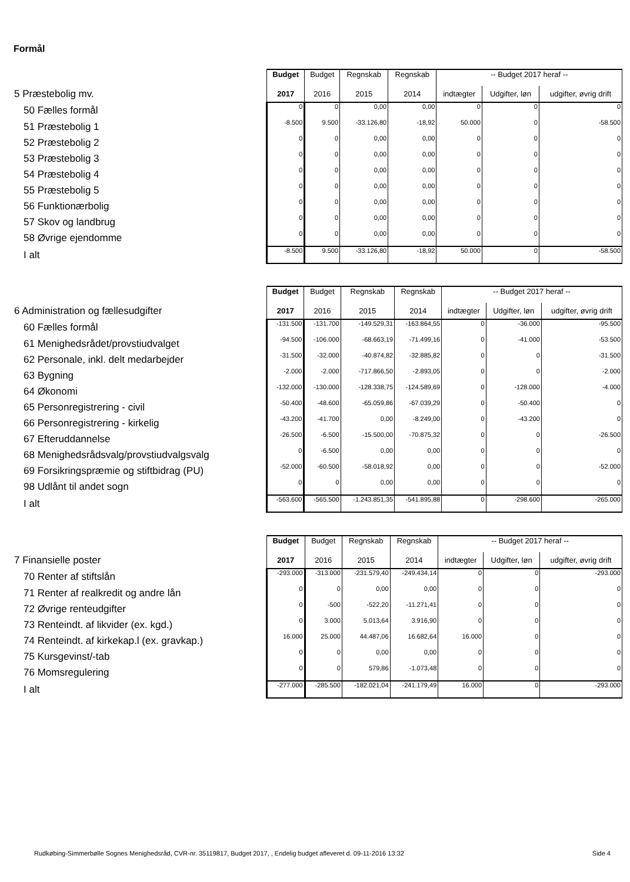Formål
| | Budget | Budget | Regnskab | Regnskab | -- Budget 2017 heraf -- | | |
| 5 Præstebolig mv. | 2017 | 2016 | 2015 | 2014 | indtægter | Udgifter, løn | udgifter, øvrig drift |
| 50 Fælles formål | 0 | 0 | 0,00 | 0,00 | 0 | 0 | 0 |
| 51 Præstebolig 1 | -8.500 | 9.500 | -33.126,80 | -18,92 | 50.000 | 0 | -58.500 |
| 52 Præstebolig 2 | 0 | 0 | 0,00 | 0,00 | 0 | 0 | 0 |
| 53 Præstebolig 3 | 0 | 0 | 0,00 | 0,00 | 0 | 0 | 0 |
| 54 Præstebolig 4 | 0 | 0 | 0,00 | 0,00 | 0 | 0 | 0 |
| 55 Præstebolig 5 | 0 | 0 | 0,00 | 0,00 | 0 | 0 | 0 |
| 56 Funktionærbolig | 0 | 0 | 0,00 | 0,00 | 0 | 0 | 0 |
| 57 Skov og landbrug | 0 | 0 | 0,00 | 0,00 | 0 | 0 | 0 |
| 58 Øvrige ejendomme | 0 | 0 | 0,00 | 0,00 | 0 | 0 | 0 |
| I alt | -8.500 | 9.500 | -33.126,80 | -18,92 | 50.000 | 0 | -58.500 |
| | Budget | Budget | Regnskab | Regnskab | -- Budget 2017 heraf -- | | |
| 6 Administration og fællesudgifter | 2017 | 2016 | 2015 | 2014 | indtægter | Udgifter, løn | udgifter, øvrig drift |
| 60 Fælles formål | -131.500 | -131.700 | -149.529,31 | -163.864,55 | 0 | -36.000 | -95.500 |
| 61 Menighedsrådet/provstiudvalget | -94.500 | -106.000 | -68.663,19 | -71.499,16 | 0 | -41.000 | -53.500 |
| 62 Personale, inkl. delt medarbejder | -31.500 | -32.000 | -40.874,82 | -32.885,82 | 0 | 0 | -31.500 |
| 63 Bygning | -2.000 | -2.000 | -717.866,50 | -2.893,05 | 0 | 0 | -2.000 |
| 64 Økonomi | -132.000 | -130.000 | -128.338,75 | -124.589,69 | 0 | -128.000 | -4.000 |
| 65 Personregistrering - civil | -50.400 | -48.600 | -65.059,86 | -67.039,29 | 0 | -50.400 | 0 |
| 66 Personregistrering - kirkelig | -43.200 | -41.700 | 0,00 | -8.249,00 | 0 | -43.200 | 0 |
| 67 Efteruddannelse | -26.500 | -6.500 | -15.500,00 | -70.875,32 | 0 | 0 | -26.500 |
| 68 Menighedsrådsvalg/provstiudvalgsvalg | 0 | -6.500 | 0,00 | 0,00 | 0 | 0 | 0 |
| 69 Forsikringspræmie og stiftbidrag (PU) | -52.000 | -60.500 | -58.018,92 | 0,00 | 0 | 0 | -52.000 |
| 98 Udlånt til andet sogn | 0 | 0 | 0,00 | 0,00 | 0 | 0 | 0 |
| I alt | -563.600 | -565.500 | -1.243.851,35 | -541.895,88 | 0 | -298.600 | -265.000 |
| | Budget | Budget | Regnskab | Regnskab | -- Budget 2017 heraf -- | | |
| 7 Finansielle poster | 2017 | 2016 | 2015 | 2014 | indtægter | Udgifter, løn | udgifter, øvrig drift |
| 70 Renter af stiftslån | -293.000 | -313.000 | -231.579,40 | -249.434,14 | 0 | 0 | -293.000 |
| 71 Renter af realkredit og andre lån | 0 | 0 | 0,00 | 0,00 | 0 | 0 | 0 |
| 72 Øvrige renteudgifter | 0 | -500 | -522,20 | -11.271,41 | 0 | 0 | 0 |
| 73 Renteindt. af likvider (ex. kgd.) | 0 | 3.000 | 5.013,64 | 3.916,90 | 0 | 0 | 0 |
| 74 Renteindt. af kirkekap.l (ex. gravkap.) | 16.000 | 25.000 | 44.487,06 | 16.682,64 | 16.000 | 0 | 0 |
| 75 Kursgevinst/-tab | 0 | 0 | 0,00 | 0,00 | 0 | 0 | 0 |
| 76 Momsregulering | 0 | 0 | 579,86 | -1.073,48 | 0 | 0 | 0 |
| I alt | -277.000 | -285.500 | -182.021,04 | -241.179,49 | 16.000 | 0 | -293.000 |
Rudkøbing-Simmerbølle Sognes Menighedsråd, CVR-nr. 35119817, Budget 2017, , Endelig budget afleveret d. 09-11-2016 13:32 Side 4